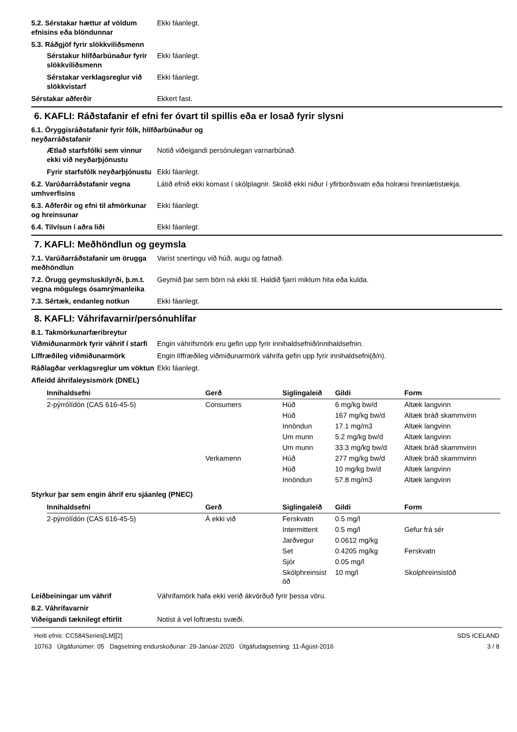5.2. Sérstakar hættur af völdum efnisins eða blöndunnar
Ekki fáanlegt.
5.3. Ráðgjöf fyrir slökkviliðsmenn
Sérstakur hlífðarbúnaður fyrir slökkviliðsmenn
Ekki fáanlegt.
Sérstakar verklagsreglur við slökkvistarf
Ekki fáanlegt.
Sérstakar aðferðir Ekkert fast.
6. KAFLI: Ráðstafanir ef efni fer óvart til spillis eða er losað fyrir slysni
6.1. Öryggisráðstafanir fyrir fólk, hlífðarbúnaður og
neyðarráðstafanir
Ætlað starfsfólki sem vinnur ekki við neyðarþjónustu
Notið viðeigandi persónulegan varnarbúnað.
Fyrir starfsfólk neyðarþjónustu
Ekki fáanlegt.
6.2. Varúðarráðstafanir vegna umhverfisins
Látið efnið ekki komast í skólplagnir. Skolið ekki niður í yfirborðsvatn eða holræsi hreinlætistækja.
6.3. Aðferðir og efni til afmörkunar og hreinsunar
Ekki fáanlegt.
6.4. Tilvísun í aðra liði Ekki fáanlegt.
7. KAFLI: Meðhöndlun og geymsla
7.1. Varúðarráðstafanir um örugga meðhöndlun
Varist snertingu við húð, augu og fatnað.
7.2. Örugg geymsluskilyrði, þ.m.t. vegna mögulegs ósamrýmanleika
Geymið þar sem börn ná ekki til. Haldið fjarri miklum hita eða kulda.
7.3. Sértæk, endanleg notkun Ekki fáanlegt.
8. KAFLI: Váhrifavarnir/persónuhlífar
8.1. Takmörkunarfæribreytur
Viðmiðunarmörk fyrir váhrif í starfi
Engin váhrifsmörk eru gefin upp fyrir innihaldsefnið/innihaldsefnin.
Líffræðileg viðmiðunarmörk Engin líffræðileg viðmiðunarmörk váhrifa gefin upp fyrir innihaldsefni(ð/n).
Ráðlagðar verklagsreglur um vöktun
Ekki fáanlegt.
Afleidd áhrifaleysismörk (DNEL)
| Innihaldsefni | Gerð | Siglingaleið | Gildi | Form |
| --- | --- | --- | --- | --- |
| 2-pýrrólídón (CAS 616-45-5) | Consumers | Húð | 6 mg/kg bw/d | Altæk langvinn |
| | | Húð | 167 mg/kg bw/d | Altæk bráð skammvinn |
| | | Innöndun | 17.1 mg/m3 | Altæk langvinn |
| | | Um munn | 5.2 mg/kg bw/d | Altæk langvinn |
| | | Um munn | 33.3 mg/kg bw/d | Altæk bráð skammvinn |
| | Verkamenn | Húð | 277 mg/kg bw/d | Altæk bráð skammvinn |
| | | Húð | 10 mg/kg bw/d | Altæk langvinn |
| | | Innöndun | 57.8 mg/m3 | Altæk langvinn |
Styrkur þar sem engin áhrif eru sjáanleg (PNEC)
| Innihaldsefni | Gerð | Siglingaleið | Gildi | Form |
| --- | --- | --- | --- | --- |
| 2-pýrrólídón (CAS 616-45-5) | Á ekki við | Ferskvatn | 0.5 mg/l | |
| | | Intermittent | 0.5 mg/l | Gefur frá sér |
| | | Jarðvegur | 0.0612 mg/kg | |
| | | Set | 0.4205 mg/kg | Ferskvatn |
| | | Sjór | 0.05 mg/l | |
| | | Skólphreinsist öð | 10 mg/l | Skolphreinsistöð |
Leiðbeiningar um váhrif Váhrifamörk hafa ekki verið ákvörðuð fyrir þessa vöru.
8.2. Váhrifavarnir
Viðeigandi tæknilegt eftirlit Notist á vel loftræstu svæði.
Heiti efnis: CC584Series[LM][2]
10763 Útgáfunúmer: 05 Dagsetning endurskoðunar: 29-Janúar-2020 Útgáfudagsetning: 11-Ágúst-2016
SDS ICELAND
3 / 8